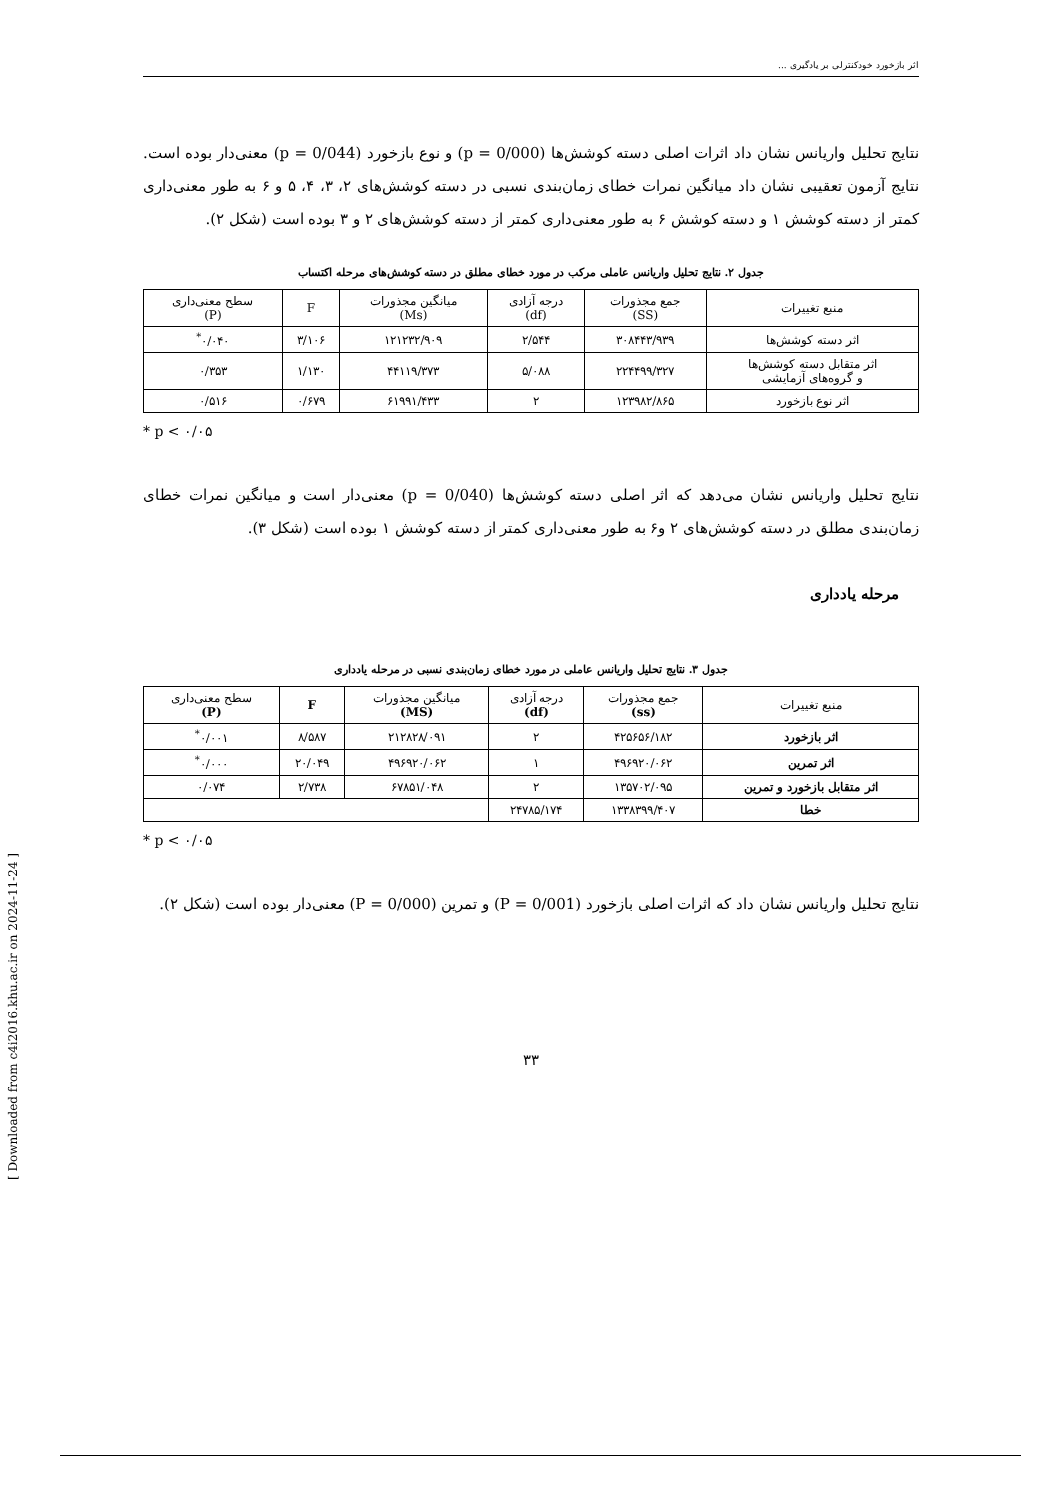اثر بازخورد خودکنترلی بر یادگیری ...
نتایج تحلیل واریانس نشان داد اثرات اصلی دسته کوشش‌ها (p = 0/000) و نوع بازخورد (p = 0/044) معنی‌دار بوده است. نتایج آزمون تعقیبی نشان داد میانگین نمرات خطای زمان‌بندی نسبی در دسته کوشش‌های ۲، ۳، ۴، ۵ و ۶ به طور معنی‌داری کمتر از دسته کوشش ۱ و دسته کوشش ۶ به طور معنی‌داری کمتر از دسته کوشش‌های ۲ و ۳ بوده است (شکل ۲).
جدول ۲. نتایج تحلیل واریانس عاملی مرکب در مورد خطای مطلق در دسته کوشش‌های مرحله اکتساب
| منبع تغییرات | جمع مجذورات (SS) | درجه آزادی (df) | میانگین مجذورات (Ms) | F | سطح معنی‌داری (P) |
| --- | --- | --- | --- | --- | --- |
| اثر دسته کوشش‌ها | ۳۰۸۴۴۳/۹۳۹ | ۲/۵۴۴ | ۱۲۱۲۳۲/۹۰۹ | ۳/۱۰۶ | ۰/۰۴۰<sup>*</sup> |
| اثر متقابل دسته کوشش‌ها و گروه‌های آزمایشی | ۲۲۴۴۹۹/۳۲۷ | ۵/۰۸۸ | ۴۴۱۱۹/۳۷۳ | ۱/۱۳۰ | ۰/۳۵۳ |
| اثر نوع بازخورد | ۱۲۳۹۸۲/۸۶۵ | ۲ | ۶۱۹۹۱/۴۳۳ | ۰/۶۷۹ | ۰/۵۱۶ |
* p < ۰/۰۵
نتایج تحلیل واریانس نشان می‌دهد که اثر اصلی دسته کوشش‌ها (p = 0/040) معنی‌دار است و میانگین نمرات خطای زمان‌بندی مطلق در دسته کوشش‌های ۲ و۶ به طور معنی‌داری کمتر از دسته کوشش ۱ بوده است (شکل ۳).
مرحله یادداری
جدول ۳. نتایج تحلیل واریانس عاملی در مورد خطای زمان‌بندی نسبی در مرحله یادداری
| منبع تغییرات | جمع مجذورات (ss) | درجه آزادی (df) | میانگین مجذورات (MS) | F | سطح معنی‌داری (P) |
| --- | --- | --- | --- | --- | --- |
| اثر بازخورد | ۴۲۵۶۵۶/۱۸۲ | ۲ | ۲۱۲۸۲۸/۰۹۱ | ۸/۵۸۷ | ۰/۰۰۱<sup>*</sup> |
| اثر تمرین | ۴۹۶۹۲۰/۰۶۲ | ۱ | ۴۹۶۹۲۰/۰۶۲ | ۲۰/۰۴۹ | ۰/۰۰۰<sup>*</sup> |
| اثر متقابل بازخورد و تمرین | ۱۳۵۷۰۲/۰۹۵ | ۲ | ۶۷۸۵۱/۰۴۸ | ۲/۷۳۸ | ۰/۰۷۴ |
| خطا | ۱۳۳۸۳۹۹/۴۰۷ | ۲۴۷۸۵/۱۷۴ | | | |
* p < ۰/۰۵
نتایج تحلیل واریانس نشان داد که اثرات اصلی بازخورد (P = 0/001) و تمرین (P = 0/000) معنی‌دار بوده است (شکل ۲).
۳۳
[ Downloaded from c4i2016.khu.ac.ir on 2024-11-24 ]